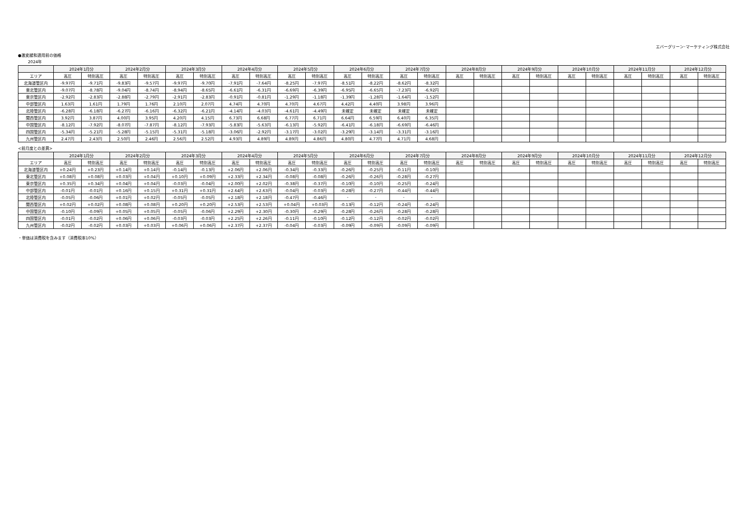エバーグリーン･マーケティング株式会社
●激変緩和適用前の価格
2024年
| | 2024年1月分 | | 2024年2月分 | | 2024年3月分 | | 2024年4月分 | | 2024年5月分 | | 2024年6月分 | | 2024年7月分 | | 2024年8月分 | | 2024年9月分 | | 2024年10月分 | | 2024年11月分 | | 2024年12月分 | |
| --- | --- | --- | --- | --- | --- | --- | --- | --- | --- | --- | --- | --- | --- | --- | --- | --- | --- | --- | --- | --- | --- | --- | --- | --- |
| エリア | 高圧 | 特別高圧 | 高圧 | 特別高圧 | 高圧 | 特別高圧 | 高圧 | 特別高圧 | 高圧 | 特別高圧 | 高圧 | 特別高圧 | 高圧 | 特別高圧 | 高圧 | 特別高圧 | 高圧 | 特別高圧 | 高圧 | 特別高圧 | 高圧 | 特別高圧 | 高圧 | 特別高圧 |
| 北海道管区内 | -9.97円 | -9.71円 | -9.83円 | -9.57円 | -9.97円 | -9.70円 | -7.91円 | -7.64円 | -8.25円 | -7.97円 | -8.51円 | -8.22円 | -8.62円 | -8.32円 | | | | | | | | | | |
| 東北管区内 | -9.07円 | -8.78円 | -9.04円 | -8.74円 | -8.94円 | -8.65円 | -6.61円 | -6.31円 | -6.69円 | -6.39円 | -6.95円 | -6.65円 | -7.23円 | -6.92円 | | | | | | | | | | |
| 東京管区内 | -2.92円 | -2.83円 | -2.88円 | -2.79円 | -2.91円 | -2.83円 | -0.91円 | -0.81円 | -1.29円 | -1.18円 | -1.39円 | -1.28円 | -1.64円 | -1.52円 | | | | | | | | | | |
| 中部管区内 | 1.63円 | 1.61円 | 1.79円 | 1.76円 | 2.10円 | 2.07円 | 4.74円 | 4.70円 | 4.70円 | 4.67円 | 4.42円 | 4.40円 | 3.98円 | 3.96円 | | | | | | | | | | |
| 北陸管区内 | -6.28円 | -6.18円 | -6.27円 | -6.16円 | -6.32円 | -6.21円 | -4.14円 | -4.03円 | -4.61円 | -4.49円 | 未確定 | 未確定 | 未確定 | 未確定 | | | | | | | | | | |
| 関西管区内 | 3.92円 | 3.87円 | 4.00円 | 3.95円 | 4.20円 | 4.15円 | 6.73円 | 6.68円 | 6.77円 | 6.71円 | 6.64円 | 6.59円 | 6.40円 | 6.35円 | | | | | | | | | | |
| 中国管区内 | -8.12円 | -7.92円 | -8.07円 | -7.87円 | -8.12円 | -7.93円 | -5.83円 | -5.63円 | -6.13円 | -5.92円 | -6.41円 | -6.18円 | -6.69円 | -6.46円 | | | | | | | | | | |
| 四国管区内 | -5.34円 | -5.21円 | -5.28円 | -5.15円 | -5.31円 | -5.18円 | -3.06円 | -2.92円 | -3.17円 | -3.02円 | -3.29円 | -3.14円 | -3.31円 | -3.16円 | | | | | | | | | | |
| 九州管区内 | 2.47円 | 2.43円 | 2.50円 | 2.46円 | 2.56円 | 2.52円 | 4.93円 | 4.89円 | 4.89円 | 4.86円 | 4.80円 | 4.77円 | 4.71円 | 4.68円 | | | | | | | | | | |
<前月度との差異>
| | 2024年1月分 | | 2024年2月分 | | 2024年3月分 | | 2024年4月分 | | 2024年5月分 | | 2024年6月分 | | 2024年7月分 | | 2024年8月分 | | 2024年9月分 | | 2024年10月分 | | 2024年11月分 | | 2024年12月分 | |
| --- | --- | --- | --- | --- | --- | --- | --- | --- | --- | --- | --- | --- | --- | --- | --- | --- | --- | --- | --- | --- | --- | --- | --- | --- |
| エリア | 高圧 | 特別高圧 | 高圧 | 特別高圧 | 高圧 | 特別高圧 | 高圧 | 特別高圧 | 高圧 | 特別高圧 | 高圧 | 特別高圧 | 高圧 | 特別高圧 | 高圧 | 特別高圧 | 高圧 | 特別高圧 | 高圧 | 特別高圧 | 高圧 | 特別高圧 | 高圧 | 特別高圧 |
| 北海道管区内 | +0.24円 | +0.23円 | +0.14円 | +0.14円 | -0.14円 | -0.13円 | +2.06円 | +2.06円 | -0.34円 | -0.33円 | -0.26円 | -0.25円 | -0.11円 | -0.10円 | | | | | | | | | | |
| 東北管区内 | +0.08円 | +0.08円 | +0.03円 | +0.04円 | +0.10円 | +0.09円 | +2.33円 | +2.34円 | -0.08円 | -0.08円 | -0.26円 | -0.26円 | -0.28円 | -0.27円 | | | | | | | | | | |
| 東京管区内 | +0.35円 | +0.34円 | +0.04円 | +0.04円 | -0.03円 | -0.04円 | +2.00円 | +2.02円 | -0.38円 | -0.37円 | -0.10円 | -0.10円 | -0.25円 | -0.24円 | | | | | | | | | | |
| 中部管区内 | -0.01円 | -0.01円 | +0.16円 | +0.15円 | +0.31円 | +0.31円 | +2.64円 | +2.63円 | -0.04円 | -0.03円 | -0.28円 | -0.27円 | -0.44円 | -0.44円 | | | | | | | | | | |
| 北陸管区内 | -0.05円 | -0.06円 | +0.01円 | +0.02円 | -0.05円 | -0.05円 | +2.18円 | +2.18円 | -0.47円 | -0.46円 | - | - | - | - | | | | | | | | | | |
| 関西管区内 | +0.02円 | +0.02円 | +0.08円 | +0.08円 | +0.20円 | +0.20円 | +2.53円 | +2.53円 | +0.04円 | +0.03円 | -0.13円 | -0.12円 | -0.24円 | -0.24円 | | | | | | | | | | |
| 中国管区内 | -0.10円 | -0.09円 | +0.05円 | +0.05円 | -0.05円 | -0.06円 | +2.29円 | +2.30円 | -0.30円 | -0.29円 | -0.28円 | -0.26円 | -0.28円 | -0.28円 | | | | | | | | | | |
| 四国管区内 | -0.01円 | -0.02円 | +0.06円 | +0.06円 | -0.03円 | -0.03円 | +2.25円 | +2.26円 | -0.11円 | -0.10円 | -0.12円 | -0.12円 | -0.02円 | -0.02円 | | | | | | | | | | |
| 九州管区内 | -0.02円 | -0.02円 | +0.03円 | +0.03円 | +0.06円 | +0.06円 | +2.37円 | +2.37円 | -0.04円 | -0.03円 | -0.09円 | -0.09円 | -0.09円 | -0.09円 | | | | | | | | | | |
・単価は消費税を含みます（消費税率10%）